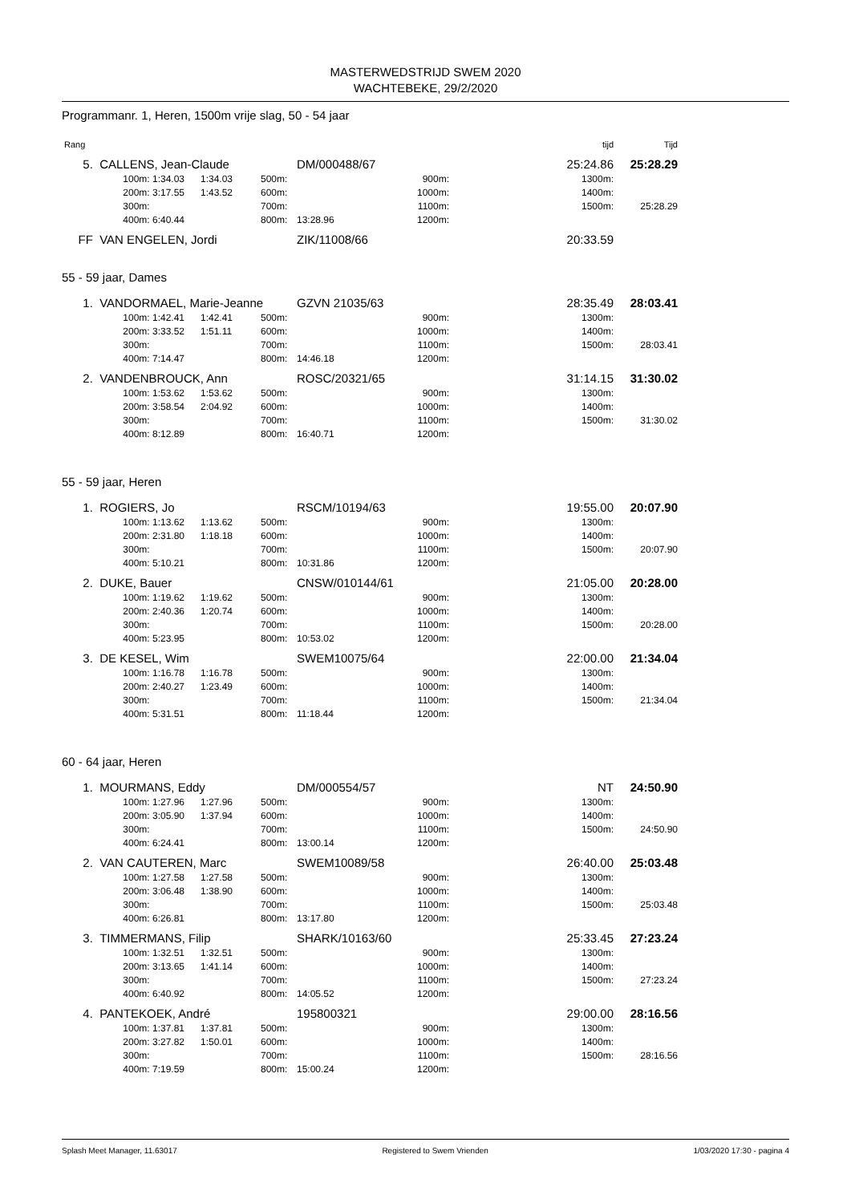MASTERWEDSTRIJD SWEM 2020
WACHTEBEKE, 29/2/2020
Programmanr. 1, Heren, 1500m vrije slag, 50 - 54 jaar
| Rang | | | | | | | | tijd | Tijd |
| 5. | CALLENS, Jean-Claude | | | | DM/000488/67 | | | 25:24.86 | 25:28.29 |
| | 100m: | 1:34.03 | 1:34.03 | 500m: | | 900m: | | 1300m: | |
| | 200m: | 3:17.55 | 1:43.52 | 600m: | | 1000m: | | 1400m: | |
| | 300m: | | | 700m: | | 1100m: | | 1500m: | 25:28.29 |
| | 400m: | 6:40.44 | | 800m: | 13:28.96 | 1200m: | | | |
| FF | VAN ENGELEN, Jordi | | | | ZIK/11008/66 | | | 20:33.59 | |
55 - 59 jaar, Dames
| 1. | VANDORMAEL, Marie-Jeanne | | | | GZVN 21035/63 | | | 28:35.49 | 28:03.41 |
| | 100m: | 1:42.41 | 1:42.41 | 500m: | | 900m: | | 1300m: | |
| | 200m: | 3:33.52 | 1:51.11 | 600m: | | 1000m: | | 1400m: | |
| | 300m: | | | 700m: | | 1100m: | | 1500m: | 28:03.41 |
| | 400m: | 7:14.47 | | 800m: | 14:46.18 | 1200m: | | | |
| 2. | VANDENBROUCK, Ann | | | | ROSC/20321/65 | | | 31:14.15 | 31:30.02 |
| | 100m: | 1:53.62 | 1:53.62 | 500m: | | 900m: | | 1300m: | |
| | 200m: | 3:58.54 | 2:04.92 | 600m: | | 1000m: | | 1400m: | |
| | 300m: | | | 700m: | | 1100m: | | 1500m: | 31:30.02 |
| | 400m: | 8:12.89 | | 800m: | 16:40.71 | 1200m: | | | |
55 - 59 jaar, Heren
| 1. | ROGIERS, Jo | | | | RSCM/10194/63 | | | 19:55.00 | 20:07.90 |
| | 100m: | 1:13.62 | 1:13.62 | 500m: | | 900m: | | 1300m: | |
| | 200m: | 2:31.80 | 1:18.18 | 600m: | | 1000m: | | 1400m: | |
| | 300m: | | | 700m: | | 1100m: | | 1500m: | 20:07.90 |
| | 400m: | 5:10.21 | | 800m: | 10:31.86 | 1200m: | | | |
| 2. | DUKE, Bauer | | | | CNSW/010144/61 | | | 21:05.00 | 20:28.00 |
| | 100m: | 1:19.62 | 1:19.62 | 500m: | | 900m: | | 1300m: | |
| | 200m: | 2:40.36 | 1:20.74 | 600m: | | 1000m: | | 1400m: | |
| | 300m: | | | 700m: | | 1100m: | | 1500m: | 20:28.00 |
| | 400m: | 5:23.95 | | 800m: | 10:53.02 | 1200m: | | | |
| 3. | DE KESEL, Wim | | | | SWEM10075/64 | | | 22:00.00 | 21:34.04 |
| | 100m: | 1:16.78 | 1:16.78 | 500m: | | 900m: | | 1300m: | |
| | 200m: | 2:40.27 | 1:23.49 | 600m: | | 1000m: | | 1400m: | |
| | 300m: | | | 700m: | | 1100m: | | 1500m: | 21:34.04 |
| | 400m: | 5:31.51 | | 800m: | 11:18.44 | 1200m: | | | |
60 - 64 jaar, Heren
| 1. | MOURMANS, Eddy | | | | DM/000554/57 | | | NT | 24:50.90 |
| | 100m: | 1:27.96 | 1:27.96 | 500m: | | 900m: | | 1300m: | |
| | 200m: | 3:05.90 | 1:37.94 | 600m: | | 1000m: | | 1400m: | |
| | 300m: | | | 700m: | | 1100m: | | 1500m: | 24:50.90 |
| | 400m: | 6:24.41 | | 800m: | 13:00.14 | 1200m: | | | |
| 2. | VAN CAUTEREN, Marc | | | | SWEM10089/58 | | | 26:40.00 | 25:03.48 |
| | 100m: | 1:27.58 | 1:27.58 | 500m: | | 900m: | | 1300m: | |
| | 200m: | 3:06.48 | 1:38.90 | 600m: | | 1000m: | | 1400m: | |
| | 300m: | | | 700m: | | 1100m: | | 1500m: | 25:03.48 |
| | 400m: | 6:26.81 | | 800m: | 13:17.80 | 1200m: | | | |
| 3. | TIMMERMANS, Filip | | | | SHARK/10163/60 | | | 25:33.45 | 27:23.24 |
| | 100m: | 1:32.51 | 1:32.51 | 500m: | | 900m: | | 1300m: | |
| | 200m: | 3:13.65 | 1:41.14 | 600m: | | 1000m: | | 1400m: | |
| | 300m: | | | 700m: | | 1100m: | | 1500m: | 27:23.24 |
| | 400m: | 6:40.92 | | 800m: | 14:05.52 | 1200m: | | | |
| 4. | PANTEKOEK, André | | | | 195800321 | | | 29:00.00 | 28:16.56 |
| | 100m: | 1:37.81 | 1:37.81 | 500m: | | 900m: | | 1300m: | |
| | 200m: | 3:27.82 | 1:50.01 | 600m: | | 1000m: | | 1400m: | |
| | 300m: | | | 700m: | | 1100m: | | 1500m: | 28:16.56 |
| | 400m: | 7:19.59 | | 800m: | 15:00.24 | 1200m: | | | |
Splash Meet Manager, 11.63017 Registered to Swem Vrienden 1/03/2020 17:30 - pagina 4